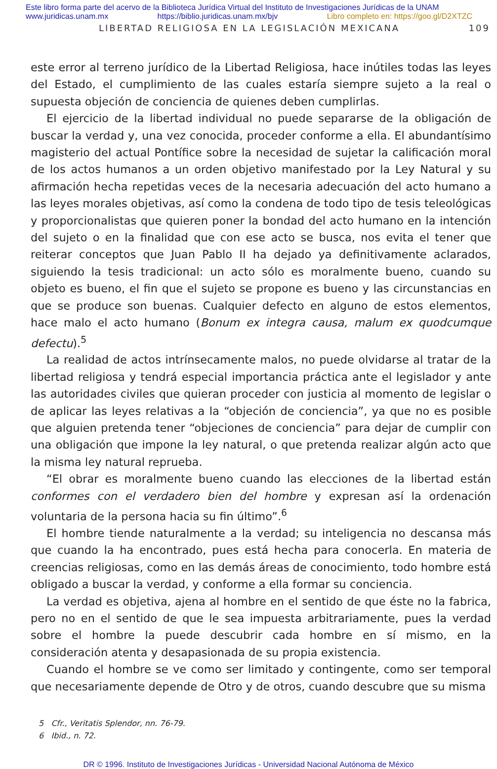Este libro forma parte del acervo de la Biblioteca Jurídica Virtual del Instituto de Investigaciones Jurídicas de la UNAM
www.juridicas.unam.mx https://biblio.juridicas.unam.mx/bjv Libro completo en: https://goo.gl/D2XTZC
LIBERTAD RELIGIOSA EN LA LEGISLACIÓN MEXICANA 109
este error al terreno jurídico de la Libertad Religiosa, hace inútiles todas las leyes del Estado, el cumplimiento de las cuales estaría siempre sujeto a la real o supuesta objeción de conciencia de quienes deben cumplirlas.
El ejercicio de la libertad individual no puede separarse de la obligación de buscar la verdad y, una vez conocida, proceder conforme a ella. El abundantísimo magisterio del actual Pontífice sobre la necesidad de sujetar la calificación moral de los actos humanos a un orden objetivo manifestado por la Ley Natural y su afirmación hecha repetidas veces de la necesaria adecuación del acto humano a las leyes morales objetivas, así como la condena de todo tipo de tesis teleológicas y proporcionalistas que quieren poner la bondad del acto humano en la intención del sujeto o en la finalidad que con ese acto se busca, nos evita el tener que reiterar conceptos que Juan Pablo II ha dejado ya definitivamente aclarados, siguiendo la tesis tradicional: un acto sólo es moralmente bueno, cuando su objeto es bueno, el fin que el sujeto se propone es bueno y las circunstancias en que se produce son buenas. Cualquier defecto en alguno de estos elementos, hace malo el acto humano (Bonum ex integra causa, malum ex quodcumque defectu).<sup>5</sup>
La realidad de actos intrínsecamente malos, no puede olvidarse al tratar de la libertad religiosa y tendrá especial importancia práctica ante el legislador y ante las autoridades civiles que quieran proceder con justicia al momento de legislar o de aplicar las leyes relativas a la “objeción de conciencia”, ya que no es posible que alguien pretenda tener “objeciones de conciencia” para dejar de cumplir con una obligación que impone la ley natural, o que pretenda realizar algún acto que la misma ley natural reprueba.
“El obrar es moralmente bueno cuando las elecciones de la libertad están conformes con el verdadero bien del hombre y expresan así la ordenación voluntaria de la persona hacia su fin último”.<sup>6</sup>
El hombre tiende naturalmente a la verdad; su inteligencia no descansa más que cuando la ha encontrado, pues está hecha para conocerla. En materia de creencias religiosas, como en las demás áreas de conocimiento, todo hombre está obligado a buscar la verdad, y conforme a ella formar su conciencia.
La verdad es objetiva, ajena al hombre en el sentido de que éste no la fabrica, pero no en el sentido de que le sea impuesta arbitrariamente, pues la verdad sobre el hombre la puede descubrir cada hombre en sí mismo, en la consideración atenta y desapasionada de su propia existencia.
Cuando el hombre se ve como ser limitado y contingente, como ser temporal que necesariamente depende de Otro y de otros, cuando descubre que su misma
5 Cfr., Veritatis Splendor, nn. 76-79.
6 Ibid., n. 72.
DR © 1996. Instituto de Investigaciones Jurídicas - Universidad Nacional Autónoma de México